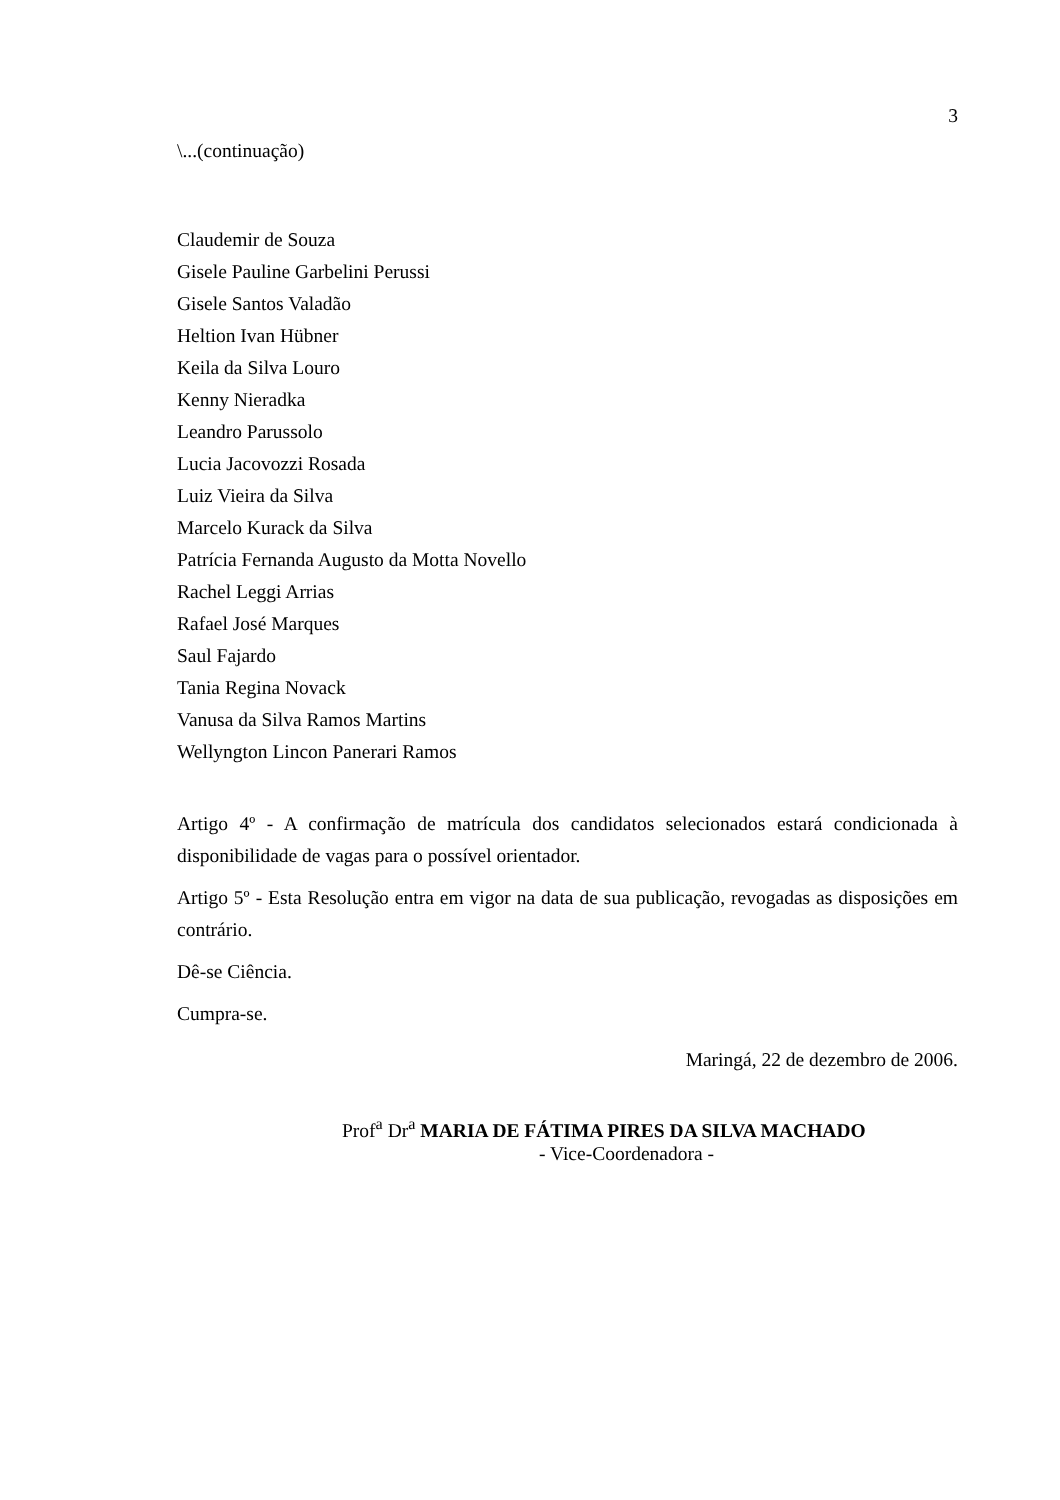3
\...(continuação)
Claudemir de Souza
Gisele Pauline Garbelini Perussi
Gisele Santos Valadão
Heltion Ivan Hübner
Keila da Silva Louro
Kenny Nieradka
Leandro Parussolo
Lucia Jacovozzi Rosada
Luiz Vieira da Silva
Marcelo Kurack da Silva
Patrícia Fernanda Augusto da Motta Novello
Rachel Leggi Arrias
Rafael José Marques
Saul Fajardo
Tania Regina Novack
Vanusa da Silva Ramos Martins
Wellyngton Lincon Panerari Ramos
Artigo 4º - A confirmação de matrícula dos candidatos selecionados estará condicionada à disponibilidade de vagas para o possível orientador.
Artigo 5º - Esta Resolução entra em vigor na data de sua publicação, revogadas as disposições em contrário.
Dê-se Ciência.
Cumpra-se.
Maringá, 22 de dezembro de 2006.
Prof<sup>a</sup> Dr<sup>a</sup> MARIA DE FÁTIMA PIRES DA SILVA MACHADO
- Vice-Coordenadora -